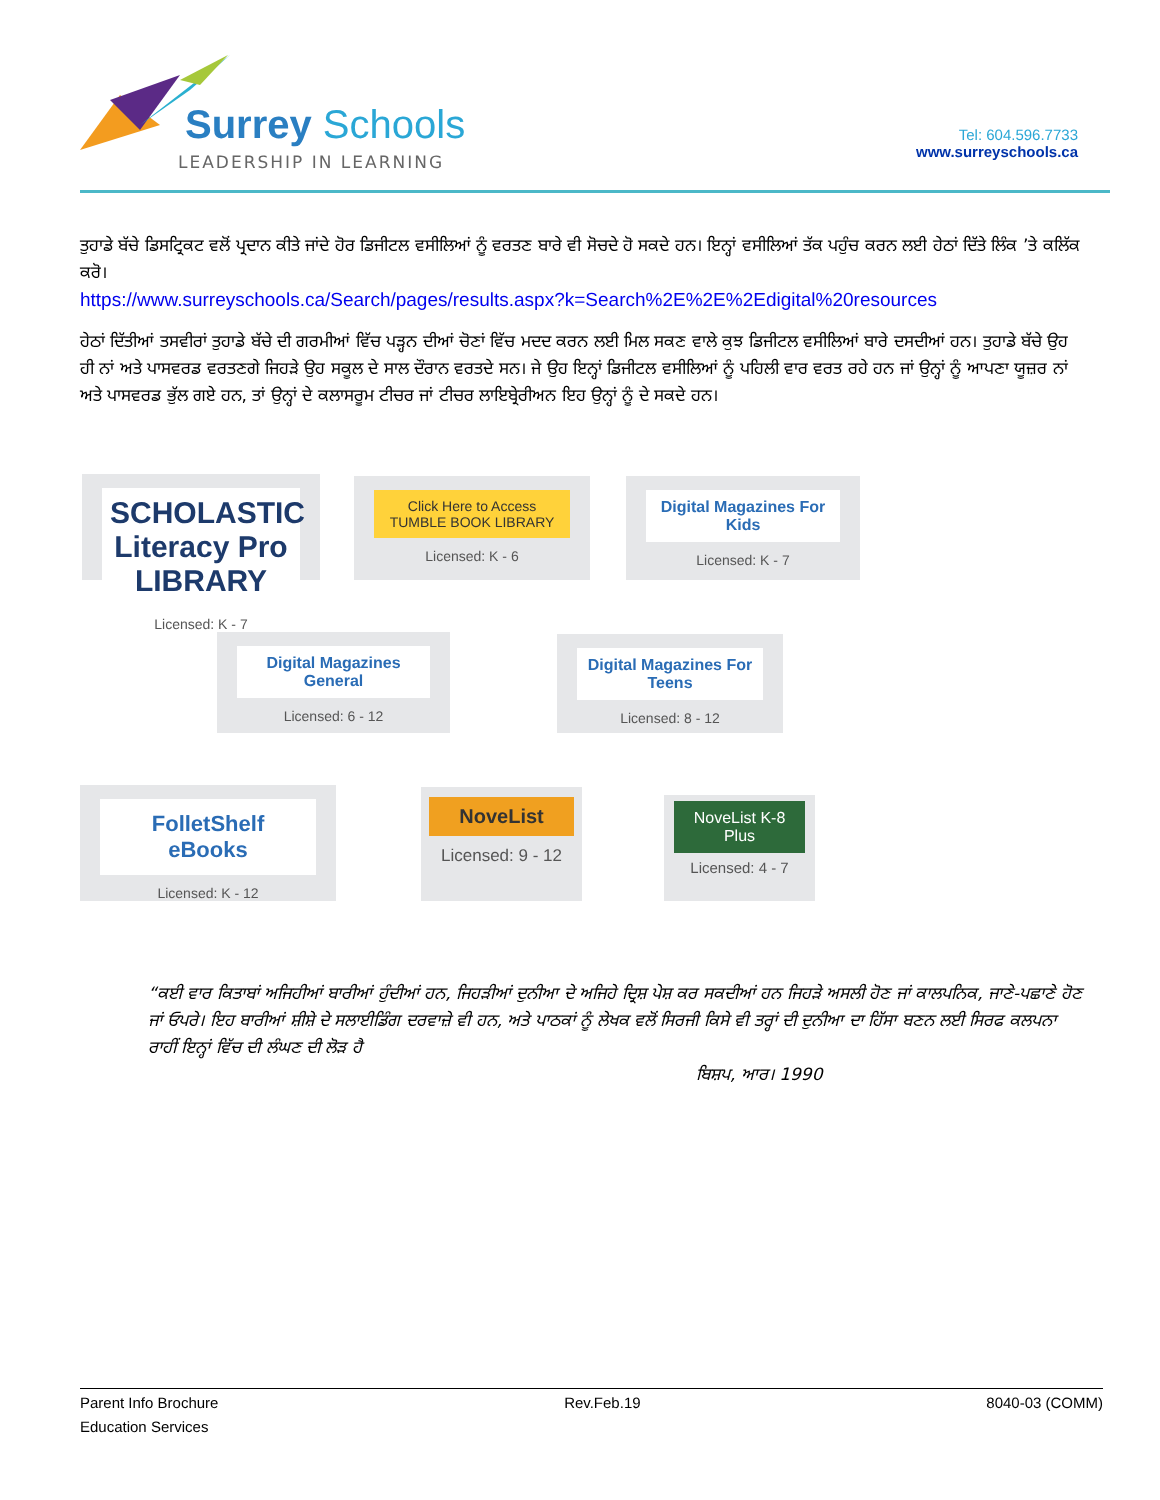Surrey Schools
LEADERSHIP IN LEARNING
Tel: 604.596.7733
www.surreyschools.ca
ਤੁਹਾਡੇ ਬੱਚੇ ਡਿਸਟ੍ਰਿਕਟ ਵਲੋਂ ਪ੍ਰਦਾਨ ਕੀਤੇ ਜਾਂਦੇ ਹੋਰ ਡਿਜੀਟਲ ਵਸੀਲਿਆਂ ਨੂੰ ਵਰਤਣ ਬਾਰੇ ਵੀ ਸੋਚਦੇ ਹੋ ਸਕਦੇ ਹਨ। ਇਨ੍ਹਾਂ ਵਸੀਲਿਆਂ ਤੱਕ ਪਹੁੰਚ ਕਰਨ ਲਈ ਹੇਠਾਂ ਦਿੱਤੇ ਲਿੰਕ ’ਤੇ ਕਲਿੱਕ ਕਰੋ।
https://www.surreyschools.ca/Search/pages/results.aspx?k=Search%2E%2E%2Edigital%20resources
ਹੇਠਾਂ ਦਿੱਤੀਆਂ ਤਸਵੀਰਾਂ ਤੁਹਾਡੇ ਬੱਚੇ ਦੀ ਗਰਮੀਆਂ ਵਿੱਚ ਪੜ੍ਹਨ ਦੀਆਂ ਚੋਣਾਂ ਵਿੱਚ ਮਦਦ ਕਰਨ ਲਈ ਮਿਲ ਸਕਣ ਵਾਲੇ ਕੁਝ ਡਿਜੀਟਲ ਵਸੀਲਿਆਂ ਬਾਰੇ ਦਸਦੀਆਂ ਹਨ। ਤੁਹਾਡੇ ਬੱਚੇ ਉਹ ਹੀ ਨਾਂ ਅਤੇ ਪਾਸਵਰਡ ਵਰਤਣਗੇ ਜਿਹੜੇ ਉਹ ਸਕੂਲ ਦੇ ਸਾਲ ਦੌਰਾਨ ਵਰਤਦੇ ਸਨ। ਜੇ ਉਹ ਇਨ੍ਹਾਂ ਡਿਜੀਟਲ ਵਸੀਲਿਆਂ ਨੂੰ ਪਹਿਲੀ ਵਾਰ ਵਰਤ ਰਹੇ ਹਨ ਜਾਂ ਉਨ੍ਹਾਂ ਨੂੰ ਆਪਣਾ ਯੂਜ਼ਰ ਨਾਂ ਅਤੇ ਪਾਸਵਰਡ ਭੁੱਲ ਗਏ ਹਨ, ਤਾਂ ਉਨ੍ਹਾਂ ਦੇ ਕਲਾਸਰੂਮ ਟੀਚਰ ਜਾਂ ਟੀਚਰ ਲਾਇਬ੍ਰੇਰੀਅਨ ਇਹ ਉਨ੍ਹਾਂ ਨੂੰ ਦੇ ਸਕਦੇ ਹਨ।
SCHOLASTIC Literacy Pro LIBRARY
Licensed: K - 7
Click Here to Access TUMBLE BOOK LIBRARY
Licensed: K - 6
Digital Magazines For Kids
Licensed: K - 7
Digital Magazines General
Licensed: 6 - 12
Digital Magazines For Teens
Licensed: 8 - 12
FolletShelf eBooks
Licensed: K - 12
NoveList
Licensed: 9 - 12
NoveList K-8 Plus
Licensed: 4 - 7
“ਕਈ ਵਾਰ ਕਿਤਾਬਾਂ ਅਜਿਹੀਆਂ ਬਾਰੀਆਂ ਹੁੰਦੀਆਂ ਹਨ, ਜਿਹੜੀਆਂ ਦੁਨੀਆ ਦੇ ਅਜਿਹੇ ਦ੍ਰਿਸ਼ ਪੇਸ਼ ਕਰ ਸਕਦੀਆਂ ਹਨ ਜਿਹੜੇ ਅਸਲੀ ਹੋਣ ਜਾਂ ਕਾਲਪਨਿਕ, ਜਾਣੇ-ਪਛਾਣੇ ਹੋਣ ਜਾਂ ਓਪਰੇ। ਇਹ ਬਾਰੀਆਂ ਸ਼ੀਸ਼ੇ ਦੇ ਸਲਾਈਡਿੰਗ ਦਰਵਾਜ਼ੇ ਵੀ ਹਨ, ਅਤੇ ਪਾਠਕਾਂ ਨੂੰ ਲੇਖਕ ਵਲੋਂ ਸਿਰਜੀ ਕਿਸੇ ਵੀ ਤਰ੍ਹਾਂ ਦੀ ਦੁਨੀਆ ਦਾ ਹਿੱਸਾ ਬਣਨ ਲਈ ਸਿਰਫ ਕਲਪਨਾ ਰਾਹੀਂ ਇਨ੍ਹਾਂ ਵਿੱਚ ਦੀ ਲੰਘਣ ਦੀ ਲੋੜ ਹੈ
ਬਿਸ਼ਪ, ਆਰ। 1990
Parent Info Brochure
Education Services
Rev.Feb.19 8040-03 (COMM)